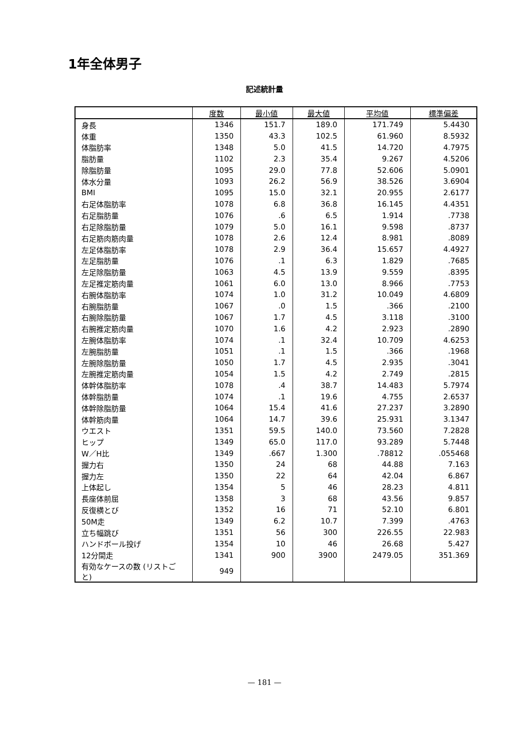1年全体男子
記述統計量
| | 度数 | 最小値 | 最大値 | 平均値 | 標準偏差 |
| --- | --- | --- | --- | --- | --- |
| 身長 | 1346 | 151.7 | 189.0 | 171.749 | 5.4430 |
| 体重 | 1350 | 43.3 | 102.5 | 61.960 | 8.5932 |
| 体脂肪率 | 1348 | 5.0 | 41.5 | 14.720 | 4.7975 |
| 脂肪量 | 1102 | 2.3 | 35.4 | 9.267 | 4.5206 |
| 除脂肪量 | 1095 | 29.0 | 77.8 | 52.606 | 5.0901 |
| 体水分量 | 1093 | 26.2 | 56.9 | 38.526 | 3.6904 |
| BMI | 1095 | 15.0 | 32.1 | 20.955 | 2.6177 |
| 右足体脂肪率 | 1078 | 6.8 | 36.8 | 16.145 | 4.4351 |
| 右足脂肪量 | 1076 | .6 | 6.5 | 1.914 | .7738 |
| 右足除脂肪量 | 1079 | 5.0 | 16.1 | 9.598 | .8737 |
| 右足筋肉筋肉量 | 1078 | 2.6 | 12.4 | 8.981 | .8089 |
| 左足体脂肪率 | 1078 | 2.9 | 36.4 | 15.657 | 4.4927 |
| 左足脂肪量 | 1076 | .1 | 6.3 | 1.829 | .7685 |
| 左足除脂肪量 | 1063 | 4.5 | 13.9 | 9.559 | .8395 |
| 左足推定筋肉量 | 1061 | 6.0 | 13.0 | 8.966 | .7753 |
| 右腕体脂肪率 | 1074 | 1.0 | 31.2 | 10.049 | 4.6809 |
| 右腕脂肪量 | 1067 | .0 | 1.5 | .366 | .2100 |
| 右腕除脂肪量 | 1067 | 1.7 | 4.5 | 3.118 | .3100 |
| 右腕推定筋肉量 | 1070 | 1.6 | 4.2 | 2.923 | .2890 |
| 左腕体脂肪率 | 1074 | .1 | 32.4 | 10.709 | 4.6253 |
| 左腕脂肪量 | 1051 | .1 | 1.5 | .366 | .1968 |
| 左腕除脂肪量 | 1050 | 1.7 | 4.5 | 2.935 | .3041 |
| 左腕推定筋肉量 | 1054 | 1.5 | 4.2 | 2.749 | .2815 |
| 体幹体脂肪率 | 1078 | .4 | 38.7 | 14.483 | 5.7974 |
| 体幹脂肪量 | 1074 | .1 | 19.6 | 4.755 | 2.6537 |
| 体幹除脂肪量 | 1064 | 15.4 | 41.6 | 27.237 | 3.2890 |
| 体幹筋肉量 | 1064 | 14.7 | 39.6 | 25.931 | 3.1347 |
| ウエスト | 1351 | 59.5 | 140.0 | 73.560 | 7.2828 |
| ヒップ | 1349 | 65.0 | 117.0 | 93.289 | 5.7448 |
| W／H比 | 1349 | .667 | 1.300 | .78812 | .055468 |
| 握力右 | 1350 | 24 | 68 | 44.88 | 7.163 |
| 握力左 | 1350 | 22 | 64 | 42.04 | 6.867 |
| 上体起し | 1354 | 5 | 46 | 28.23 | 4.811 |
| 長座体前屈 | 1358 | 3 | 68 | 43.56 | 9.857 |
| 反復横とび | 1352 | 16 | 71 | 52.10 | 6.801 |
| 50M走 | 1349 | 6.2 | 10.7 | 7.399 | .4763 |
| 立ち幅跳び | 1351 | 56 | 300 | 226.55 | 22.983 |
| ハンドボール投げ | 1354 | 10 | 46 | 26.68 | 5.427 |
| 12分間走 | 1341 | 900 | 3900 | 2479.05 | 351.369 |
| 有効なケースの数 (リストごと) | 949 | | | | |
— 181 —